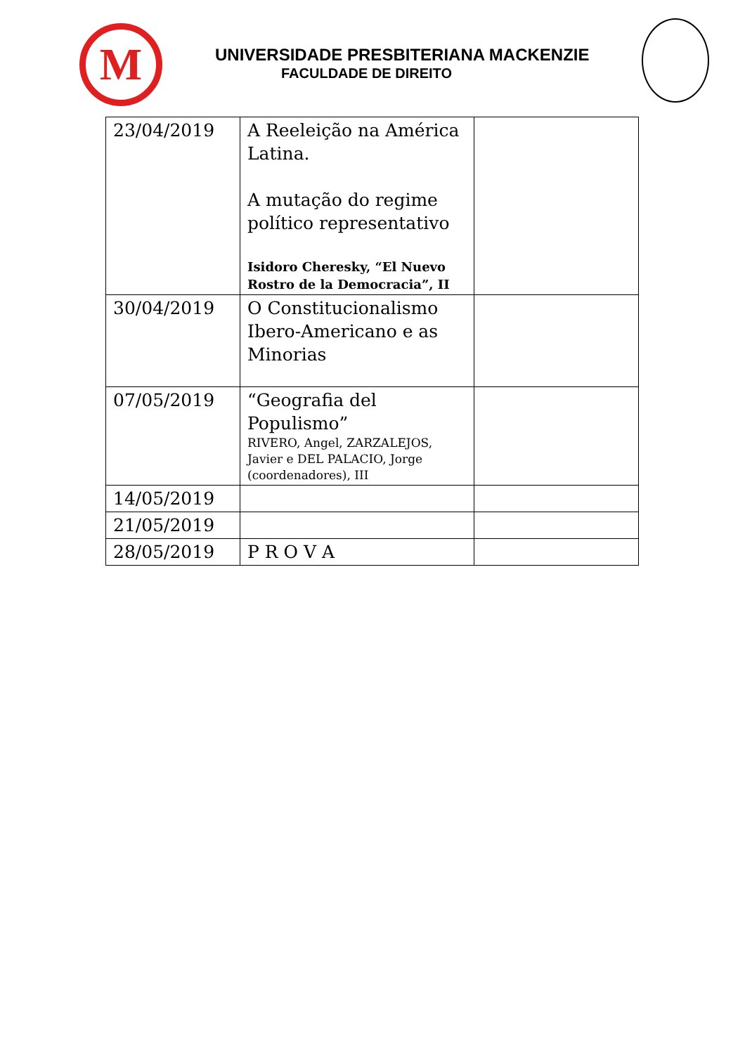M
UNIVERSIDADE PRESBITERIANA MACKENZIE
FACULDADE DE DIREITO
| 23/04/2019 | A Reeleição na América Latina. A mutação do regime político representativo Isidoro Cheresky, “El Nuevo Rostro de la Democracia”, II | |
| 30/04/2019 | O Constitucionalismo Ibero-Americano e as Minorias | |
| 07/05/2019 | “Geografia del Populismo” RIVERO, Angel, ZARZALEJOS, Javier e DEL PALACIO, Jorge (coordenadores), III | |
| 14/05/2019 | | |
| 21/05/2019 | | |
| 28/05/2019 | P R O V A | |